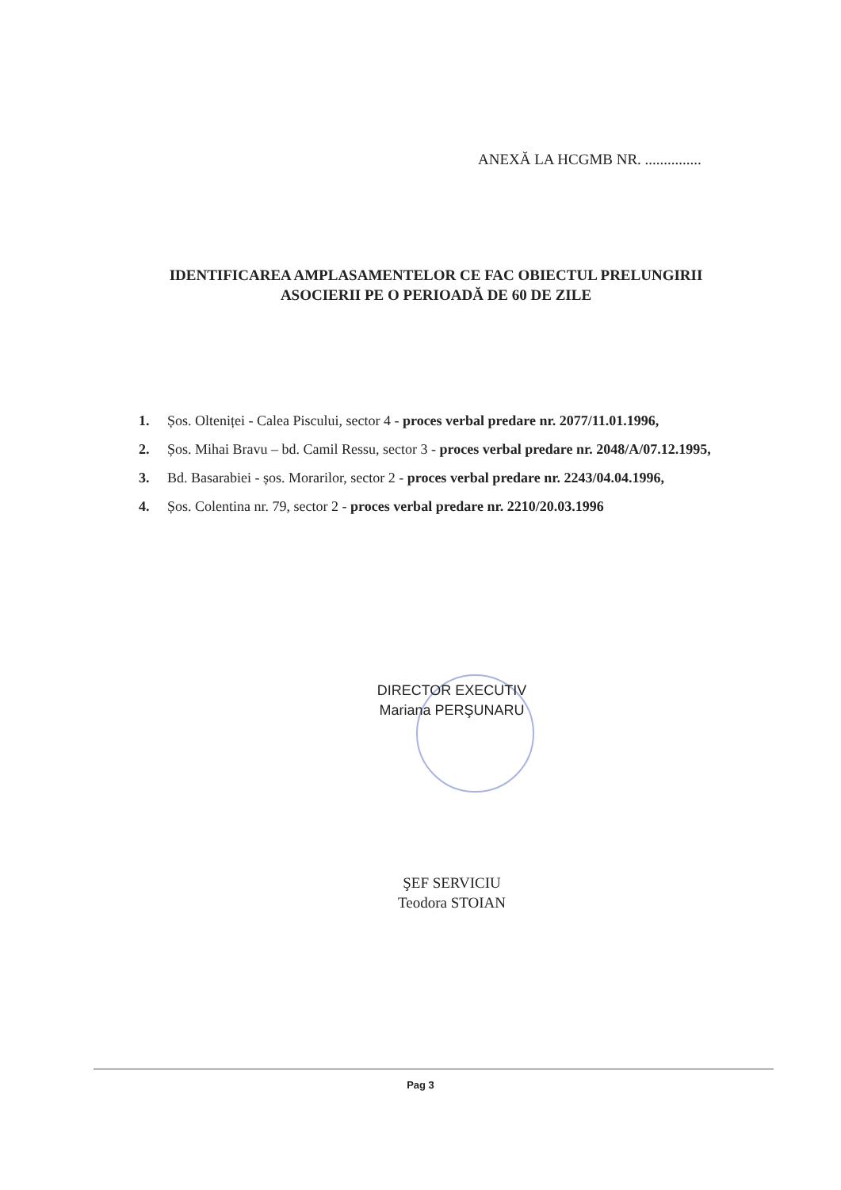ANEXĂ LA HCGMB NR. ...............
IDENTIFICAREA AMPLASAMENTELOR CE FAC OBIECTUL PRELUNGIRII
ASOCIERII PE O PERIOADĂ DE 60 DE ZILE
1. Șos. Olteniței - Calea Piscului, sector 4 - proces verbal predare nr. 2077/11.01.1996,
2. Șos. Mihai Bravu – bd. Camil Ressu, sector 3 - proces verbal predare nr. 2048/A/07.12.1995,
3. Bd. Basarabiei - șos. Morarilor, sector 2 - proces verbal predare nr. 2243/04.04.1996,
4. Șos. Colentina nr. 79, sector 2 - proces verbal predare nr. 2210/20.03.1996
DIRECTOR EXECUTIV
Mariana PERŞUNARU
ŞEF SERVICIU
Teodora STOIAN
Pag 3